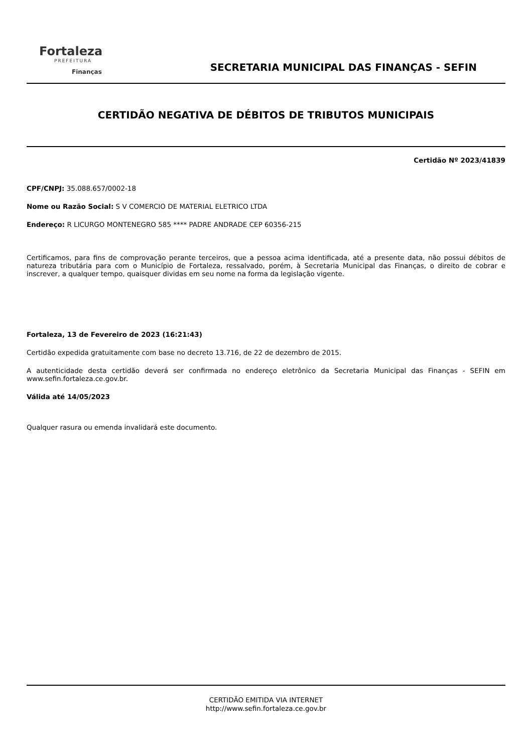Fortaleza
PREFEITURA
Finanças
SECRETARIA MUNICIPAL DAS FINANÇAS - SEFIN
CERTIDÃO NEGATIVA DE DÉBITOS DE TRIBUTOS MUNICIPAIS
Certidão Nº 2023/41839
CPF/CNPJ: 35.088.657/0002-18
Nome ou Razão Social: S V COMERCIO DE MATERIAL ELETRICO LTDA
Endereço: R LICURGO MONTENEGRO 585 **** PADRE ANDRADE CEP 60356-215
Certificamos, para fins de comprovação perante terceiros, que a pessoa acima identificada, até a presente data, não possui débitos de natureza tributária para com o Município de Fortaleza, ressalvado, porém, à Secretaria Municipal das Finanças, o direito de cobrar e inscrever, a qualquer tempo, quaisquer dividas em seu nome na forma da legislação vigente.
Fortaleza, 13 de Fevereiro de 2023 (16:21:43)
Certidão expedida gratuitamente com base no decreto 13.716, de 22 de dezembro de 2015.
A autenticidade desta certidão deverá ser confirmada no endereço eletrônico da Secretaria Municipal das Finanças - SEFIN em www.sefin.fortaleza.ce.gov.br.
Válida até 14/05/2023
Qualquer rasura ou emenda invalidará este documento.
CERTIDÃO EMITIDA VIA INTERNET
http://www.sefin.fortaleza.ce.gov.br